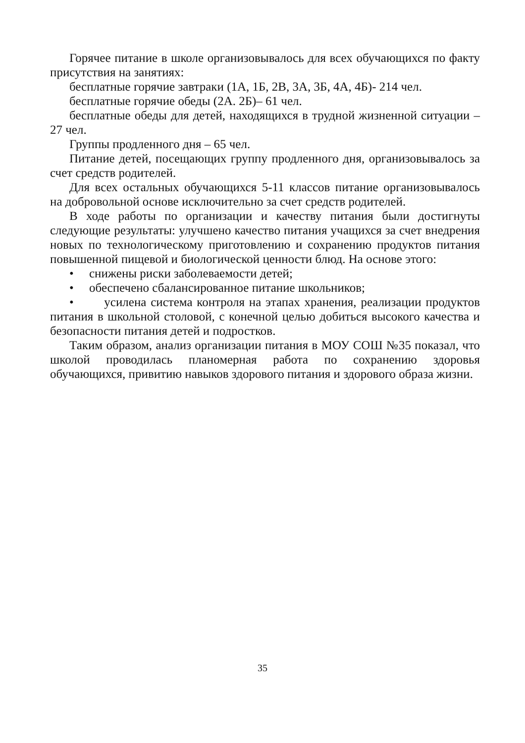Горячее питание в школе организовывалось для всех обучающихся по факту присутствия на занятиях:
бесплатные горячие завтраки (1А, 1Б, 2В, 3А, 3Б, 4А, 4Б)- 214 чел.
бесплатные горячие обеды (2А. 2Б)– 61 чел.
бесплатные обеды для детей, находящихся в трудной жизненной ситуации – 27 чел.
Группы продленного дня – 65 чел.
Питание детей, посещающих группу продленного дня, организовывалось за счет средств родителей.
Для всех остальных обучающихся 5-11 классов питание организовывалось на добровольной основе исключительно за счет средств родителей.
В ходе работы по организации и качеству питания были достигнуты следующие результаты: улучшено качество питания учащихся за счет внедрения новых по технологическому приготовлению и сохранению продуктов питания повышенной пищевой и биологической ценности блюд. На основе этого:
• снижены риски заболеваемости детей;
• обеспечено сбалансированное питание школьников;
• усилена система контроля на этапах хранения, реализации продуктов питания в школьной столовой, с конечной целью добиться высокого качества и безопасности питания детей и подростков.
Таким образом, анализ организации питания в МОУ СОШ №35 показал, что школой проводилась планомерная работа по сохранению здоровья обучающихся, привитию навыков здорового питания и здорового образа жизни.
35